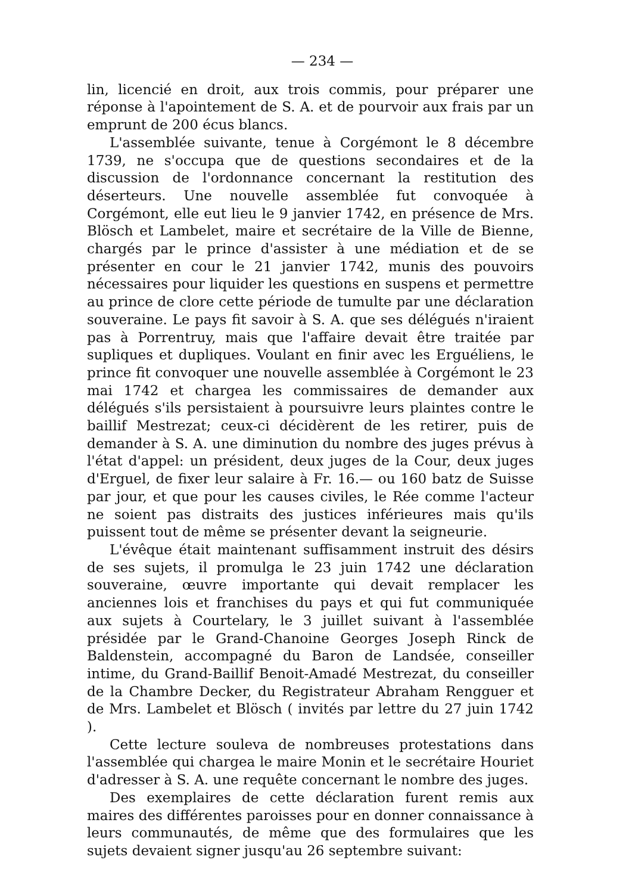— 234 —
lin, licencié en droit, aux trois commis, pour préparer une réponse à l'apointement de S. A. et de pourvoir aux frais par un emprunt de 200 écus blancs.
L'assemblée suivante, tenue à Corgémont le 8 décembre 1739, ne s'occupa que de questions secondaires et de la discussion de l'ordonnance concernant la restitution des déserteurs. Une nouvelle assemblée fut convoquée à Corgémont, elle eut lieu le 9 janvier 1742, en présence de Mrs. Blösch et Lambelet, maire et secrétaire de la Ville de Bienne, chargés par le prince d'assister à une médiation et de se présenter en cour le 21 janvier 1742, munis des pouvoirs nécessaires pour liquider les questions en suspens et permettre au prince de clore cette période de tumulte par une déclaration souveraine. Le pays fit savoir à S. A. que ses délégués n'iraient pas à Porrentruy, mais que l'affaire devait être traitée par supliques et dupliques. Voulant en finir avec les Erguéliens, le prince fit convoquer une nouvelle assemblée à Corgémont le 23 mai 1742 et chargea les commissaires de demander aux délégués s'ils persistaient à poursuivre leurs plaintes contre le baillif Mestrezat; ceux-ci décidèrent de les retirer, puis de demander à S. A. une diminution du nombre des juges prévus à l'état d'appel: un président, deux juges de la Cour, deux juges d'Erguel, de fixer leur salaire à Fr. 16.— ou 160 batz de Suisse par jour, et que pour les causes civiles, le Rée comme l'acteur ne soient pas distraits des justices inférieures mais qu'ils puissent tout de même se présenter devant la seigneurie.
L'évêque était maintenant suffisamment instruit des désirs de ses sujets, il promulga le 23 juin 1742 une déclaration souveraine, œuvre importante qui devait remplacer les anciennes lois et franchises du pays et qui fut communiquée aux sujets à Courtelary, le 3 juillet suivant à l'assemblée présidée par le Grand-Chanoine Georges Joseph Rinck de Baldenstein, accompagné du Baron de Landsée, conseiller intime, du Grand-Baillif Benoit-Amadé Mestrezat, du conseiller de la Chambre Decker, du Registrateur Abraham Rengguer et de Mrs. Lambelet et Blösch ( invités par lettre du 27 juin 1742 ).
Cette lecture souleva de nombreuses protestations dans l'assemblée qui chargea le maire Monin et le secrétaire Houriet d'adresser à S. A. une requête concernant le nombre des juges.
Des exemplaires de cette déclaration furent remis aux maires des différentes paroisses pour en donner connaissance à leurs communautés, de même que des formulaires que les sujets devaient signer jusqu'au 26 septembre suivant: